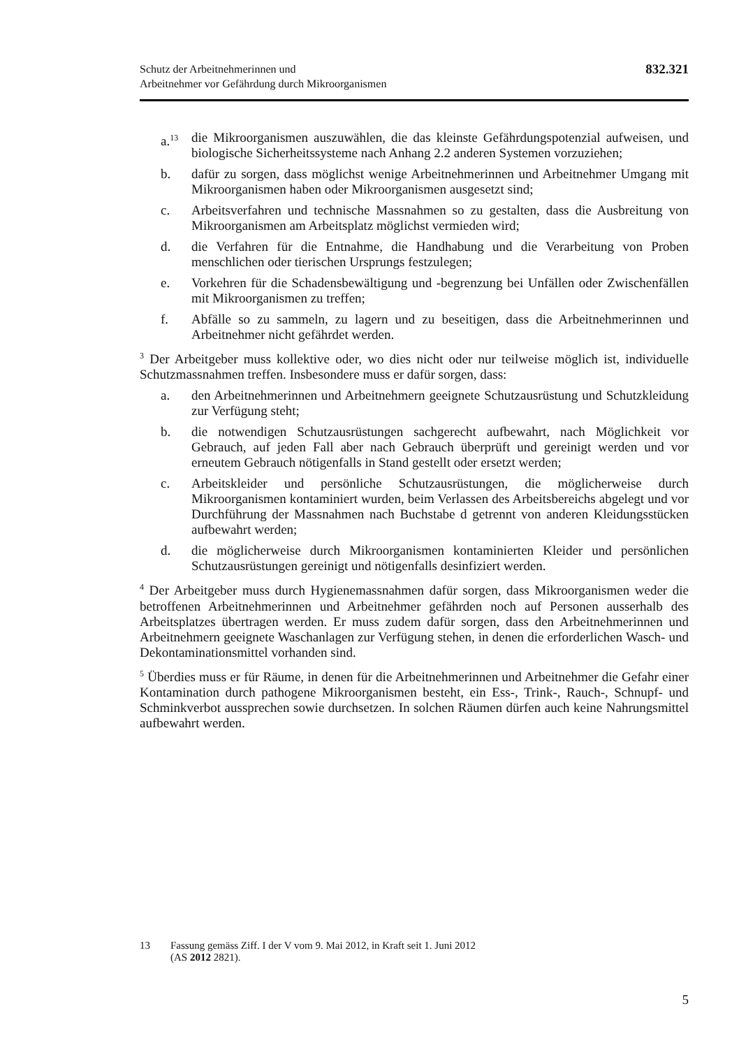Schutz der Arbeitnehmerinnen und
Arbeitnehmer vor Gefährdung durch Mikroorganismen
832.321
a.<sup>13</sup> die Mikroorganismen auszuwählen, die das kleinste Gefährdungspotenzial aufweisen, und biologische Sicherheitssysteme nach Anhang 2.2 anderen Systemen vorzuziehen;
b. dafür zu sorgen, dass möglichst wenige Arbeitnehmerinnen und Arbeitnehmer Umgang mit Mikroorganismen haben oder Mikroorganismen ausgesetzt sind;
c. Arbeitsverfahren und technische Massnahmen so zu gestalten, dass die Ausbreitung von Mikroorganismen am Arbeitsplatz möglichst vermieden wird;
d. die Verfahren für die Entnahme, die Handhabung und die Verarbeitung von Proben menschlichen oder tierischen Ursprungs festzulegen;
e. Vorkehren für die Schadensbewältigung und -begrenzung bei Unfällen oder Zwischenfällen mit Mikroorganismen zu treffen;
f. Abfälle so zu sammeln, zu lagern und zu beseitigen, dass die Arbeitnehmerinnen und Arbeitnehmer nicht gefährdet werden.
<sup>3</sup> Der Arbeitgeber muss kollektive oder, wo dies nicht oder nur teilweise möglich ist, individuelle Schutzmassnahmen treffen. Insbesondere muss er dafür sorgen, dass:
a. den Arbeitnehmerinnen und Arbeitnehmern geeignete Schutzausrüstung und Schutzkleidung zur Verfügung steht;
b. die notwendigen Schutzausrüstungen sachgerecht aufbewahrt, nach Möglichkeit vor Gebrauch, auf jeden Fall aber nach Gebrauch überprüft und gereinigt werden und vor erneutem Gebrauch nötigenfalls in Stand gestellt oder ersetzt werden;
c. Arbeitskleider und persönliche Schutzausrüstungen, die möglicherweise durch Mikroorganismen kontaminiert wurden, beim Verlassen des Arbeitsbereichs abgelegt und vor Durchführung der Massnahmen nach Buchstabe d getrennt von anderen Kleidungsstücken aufbewahrt werden;
d. die möglicherweise durch Mikroorganismen kontaminierten Kleider und persönlichen Schutzausrüstungen gereinigt und nötigenfalls desinfiziert werden.
<sup>4</sup> Der Arbeitgeber muss durch Hygienemassnahmen dafür sorgen, dass Mikroorganismen weder die betroffenen Arbeitnehmerinnen und Arbeitnehmer gefährden noch auf Personen ausserhalb des Arbeitsplatzes übertragen werden. Er muss zudem dafür sorgen, dass den Arbeitnehmerinnen und Arbeitnehmern geeignete Waschanlagen zur Verfügung stehen, in denen die erforderlichen Wasch- und Dekontaminationsmittel vorhanden sind.
<sup>5</sup> Überdies muss er für Räume, in denen für die Arbeitnehmerinnen und Arbeitnehmer die Gefahr einer Kontamination durch pathogene Mikroorganismen besteht, ein Ess-, Trink-, Rauch-, Schnupf- und Schminkverbot aussprechen sowie durchsetzen. In solchen Räumen dürfen auch keine Nahrungsmittel aufbewahrt werden.
13 Fassung gemäss Ziff. I der V vom 9. Mai 2012, in Kraft seit 1. Juni 2012
(AS 2012 2821).
5